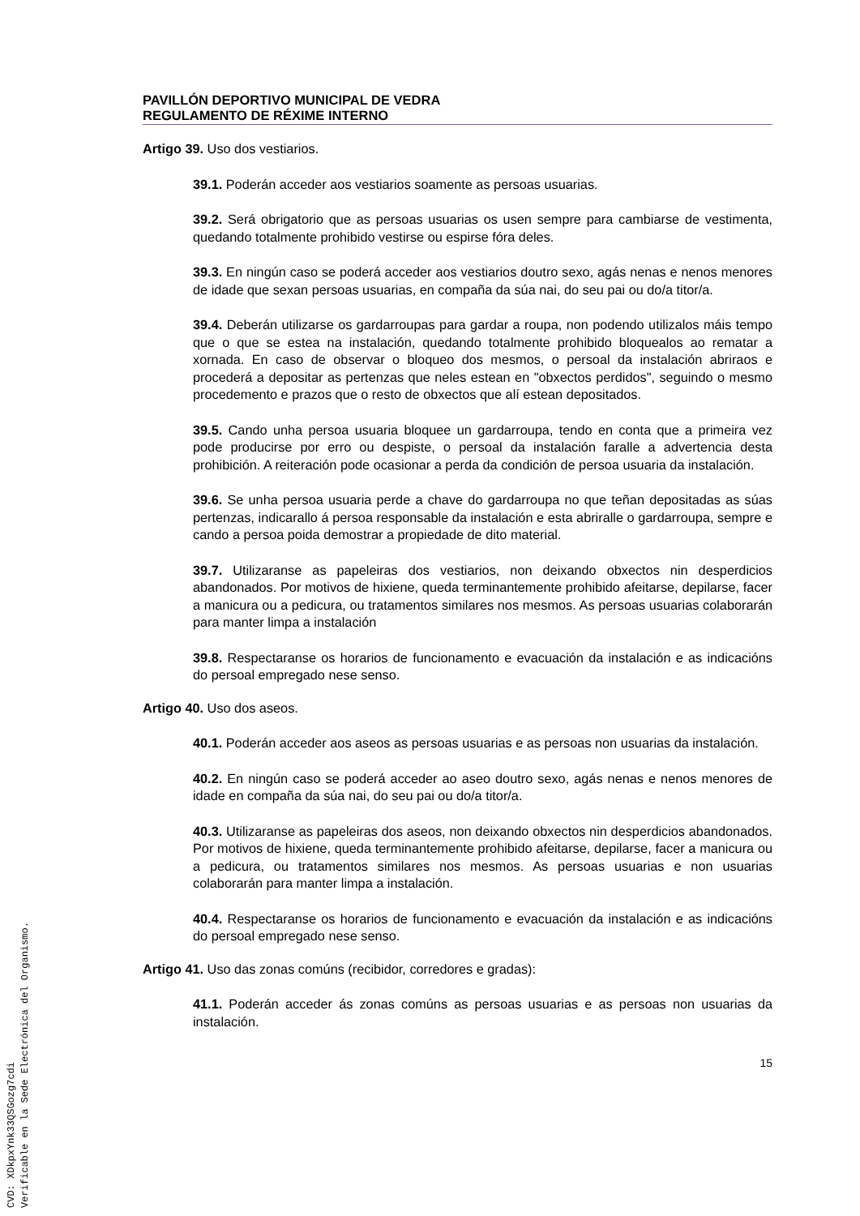PAVILLÓN DEPORTIVO MUNICIPAL DE VEDRA
REGULAMENTO DE RÉXIME INTERNO
Artigo 39. Uso dos vestiarios.
39.1. Poderán acceder aos vestiarios soamente as persoas usuarias.
39.2. Será obrigatorio que as persoas usuarias os usen sempre para cambiarse de vestimenta, quedando totalmente prohibido vestirse ou espirse fóra deles.
39.3. En ningún caso se poderá acceder aos vestiarios doutro sexo, agás nenas e nenos menores de idade que sexan persoas usuarias, en compaña da súa nai, do seu pai ou do/a titor/a.
39.4. Deberán utilizarse os gardarroupas para gardar a roupa, non podendo utilizalos máis tempo que o que se estea na instalación, quedando totalmente prohibido bloquealos ao rematar a xornada. En caso de observar o bloqueo dos mesmos, o persoal da instalación abriraos e procederá a depositar as pertenzas que neles estean en "obxectos perdidos", seguindo o mesmo procedemento e prazos que o resto de obxectos que alí estean depositados.
39.5. Cando unha persoa usuaria bloquee un gardarroupa, tendo en conta que a primeira vez pode producirse por erro ou despiste, o persoal da instalación faralle a advertencia desta prohibición. A reiteración pode ocasionar a perda da condición de persoa usuaria da instalación.
39.6. Se unha persoa usuaria perde a chave do gardarroupa no que teñan depositadas as súas pertenzas, indicarallo á persoa responsable da instalación e esta abriralle o gardarroupa, sempre e cando a persoa poida demostrar a propiedade de dito material.
39.7. Utilizaranse as papeleiras dos vestiarios, non deixando obxectos nin desperdicios abandonados. Por motivos de hixiene, queda terminantemente prohibido afeitarse, depilarse, facer a manicura ou a pedicura, ou tratamentos similares nos mesmos. As persoas usuarias colaborarán para manter limpa a instalación
39.8. Respectaranse os horarios de funcionamento e evacuación da instalación e as indicacións do persoal empregado nese senso.
Artigo 40. Uso dos aseos.
40.1. Poderán acceder aos aseos as persoas usuarias e as persoas non usuarias da instalación.
40.2. En ningún caso se poderá acceder ao aseo doutro sexo, agás nenas e nenos menores de idade en compaña da súa nai, do seu pai ou do/a titor/a.
40.3. Utilizaranse as papeleiras dos aseos, non deixando obxectos nin desperdicios abandonados. Por motivos de hixiene, queda terminantemente prohibido afeitarse, depilarse, facer a manicura ou a pedicura, ou tratamentos similares nos mesmos. As persoas usuarias e non usuarias colaborarán para manter limpa a instalación.
40.4. Respectaranse os horarios de funcionamento e evacuación da instalación e as indicacións do persoal empregado nese senso.
Artigo 41. Uso das zonas comúns (recibidor, corredores e gradas):
41.1. Poderán acceder ás zonas comúns as persoas usuarias e as persoas non usuarias da instalación.
15
CVD: XDkpxYnk33QSGozg7cdi
Verificable en la Sede Electrónica del Organismo.